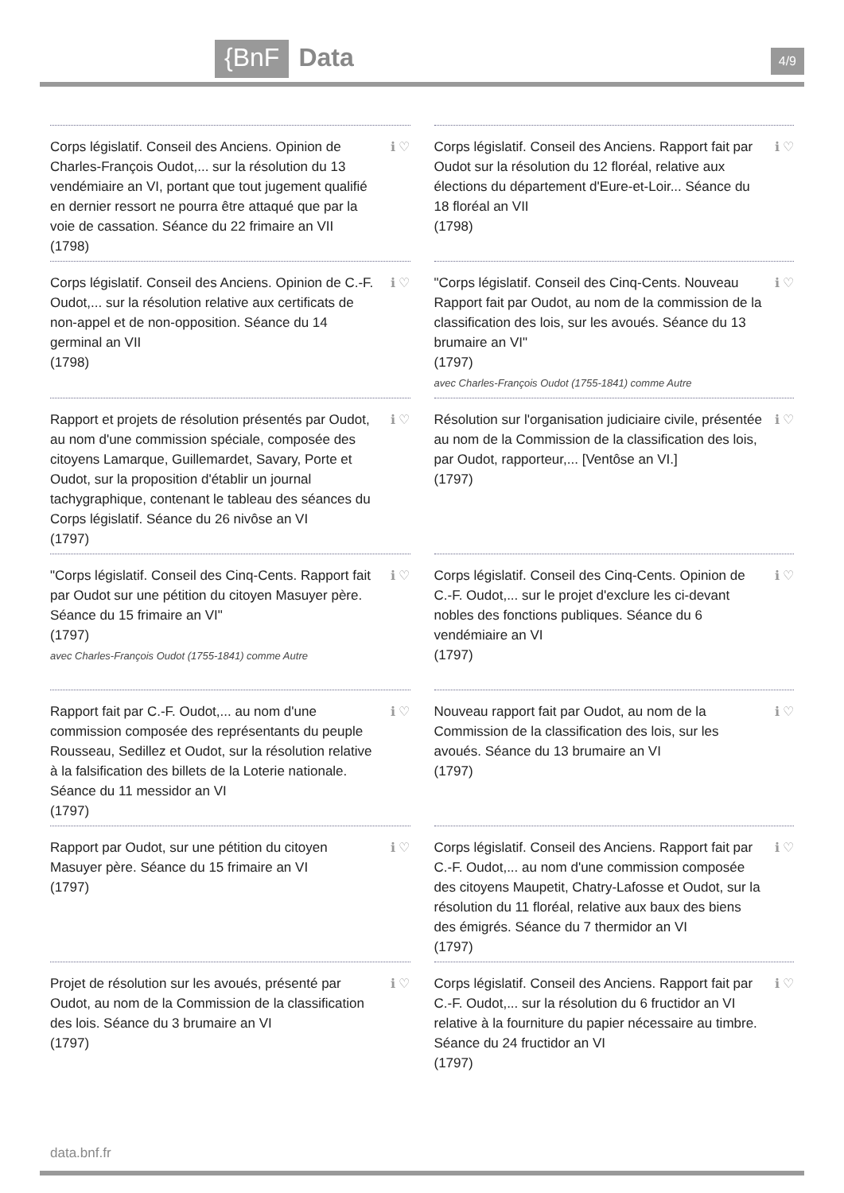{BnF Data
4/9
Corps législatif. Conseil des Anciens. Opinion de Charles-François Oudot,... sur la résolution du 13 vendémiaire an VI, portant que tout jugement qualifié en dernier ressort ne pourra être attaqué que par la voie de cassation. Séance du 22 frimaire an VII
(1798)
ℹ ♡
Corps législatif. Conseil des Anciens. Rapport fait par Oudot sur la résolution du 12 floréal, relative aux élections du département d'Eure-et-Loir... Séance du 18 floréal an VII
(1798)
ℹ ♡
Corps législatif. Conseil des Anciens. Opinion de C.-F. Oudot,... sur la résolution relative aux certificats de non-appel et de non-opposition. Séance du 14 germinal an VII
(1798)
ℹ ♡
"Corps législatif. Conseil des Cinq-Cents. Nouveau Rapport fait par Oudot, au nom de la commission de la classification des lois, sur les avoués. Séance du 13 brumaire an VI"
(1797)
avec Charles-François Oudot (1755-1841) comme Autre
ℹ ♡
Rapport et projets de résolution présentés par Oudot, au nom d'une commission spéciale, composée des citoyens Lamarque, Guillemardet, Savary, Porte et Oudot, sur la proposition d'établir un journal tachygraphique, contenant le tableau des séances du Corps législatif. Séance du 26 nivôse an VI
(1797)
ℹ ♡
Résolution sur l'organisation judiciaire civile, présentée au nom de la Commission de la classification des lois, par Oudot, rapporteur,... [Ventôse an VI.]
(1797)
ℹ ♡
"Corps législatif. Conseil des Cinq-Cents. Rapport fait par Oudot sur une pétition du citoyen Masuyer père. Séance du 15 frimaire an VI"
(1797)
avec Charles-François Oudot (1755-1841) comme Autre
ℹ ♡
Corps législatif. Conseil des Cinq-Cents. Opinion de C.-F. Oudot,... sur le projet d'exclure les ci-devant nobles des fonctions publiques. Séance du 6 vendémiaire an VI
(1797)
ℹ ♡
Rapport fait par C.-F. Oudot,... au nom d'une commission composée des représentants du peuple Rousseau, Sedillez et Oudot, sur la résolution relative à la falsification des billets de la Loterie nationale. Séance du 11 messidor an VI
(1797)
ℹ ♡
Nouveau rapport fait par Oudot, au nom de la Commission de la classification des lois, sur les avoués. Séance du 13 brumaire an VI
(1797)
ℹ ♡
Rapport par Oudot, sur une pétition du citoyen Masuyer père. Séance du 15 frimaire an VI
(1797)
ℹ ♡
Corps législatif. Conseil des Anciens. Rapport fait par C.-F. Oudot,... au nom d'une commission composée des citoyens Maupetit, Chatry-Lafosse et Oudot, sur la résolution du 11 floréal, relative aux baux des biens des émigrés. Séance du 7 thermidor an VI
(1797)
ℹ ♡
Projet de résolution sur les avoués, présenté par Oudot, au nom de la Commission de la classification des lois. Séance du 3 brumaire an VI
(1797)
ℹ ♡
Corps législatif. Conseil des Anciens. Rapport fait par C.-F. Oudot,... sur la résolution du 6 fructidor an VI relative à la fourniture du papier nécessaire au timbre. Séance du 24 fructidor an VI
(1797)
ℹ ♡
data.bnf.fr